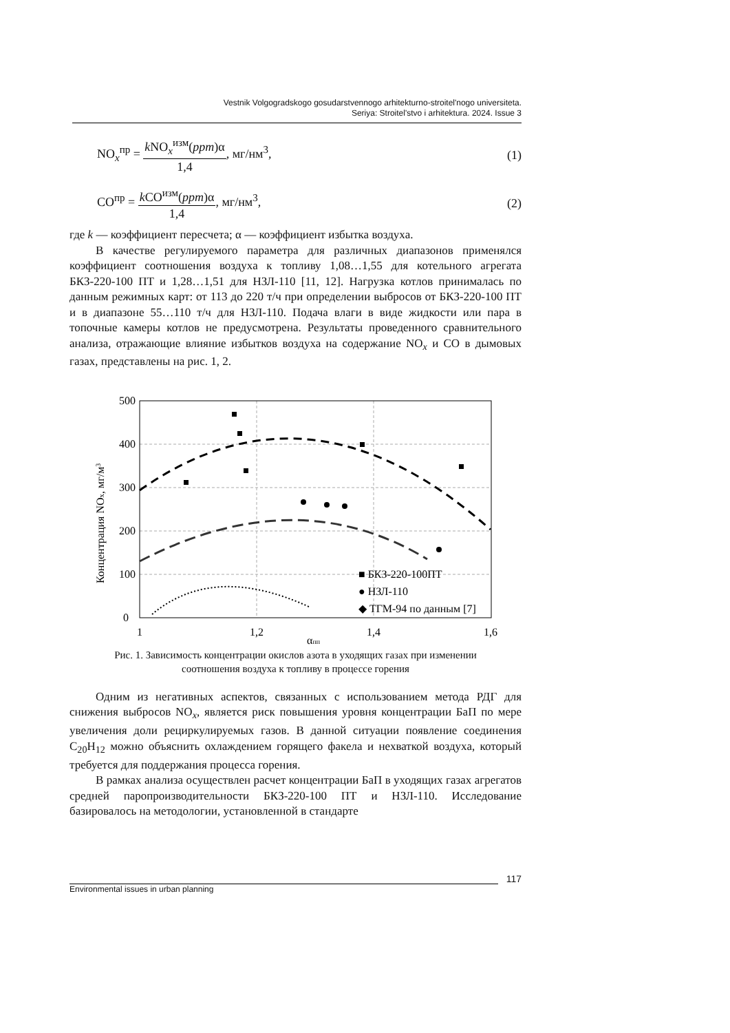Vestnik Volgogradskogo gosudarstvennogo arhitekturno-stroitel'nogo universiteta.
Seriya: Stroitel'stvo i arhitektura. 2024. Issue 3
NO<sub>x</sub><sup>пр</sup> = k NO<sub>x</sub><sup>изм</sup>(ppm)α 1,4, мг/нм<sup>3</sup>,
(1)
CO<sup>пр</sup> = k CO<sup>изм</sup>(ppm)α 1,4, мг/нм<sup>3</sup>,
(2)
где k — коэффициент пересчета; α — коэффициент избытка воздуха.
В качестве регулируемого параметра для различных диапазонов применялся коэффициент соотношения воздуха к топливу 1,08…1,55 для котельного агрегата БКЗ-220-100 ПТ и 1,28…1,51 для НЗЛ-110 [11, 12]. Нагрузка котлов принималась по данным режимных карт: от 113 до 220 т/ч при определении выбросов от БКЗ-220-100 ПТ и в диапазоне 55…110 т/ч для НЗЛ-110. Подача влаги в виде жидкости или пара в топочные камеры котлов не предусмотрена. Результаты проведенного сравнительного анализа, отражающие влияние избытков воздуха на содержание NO<sub>x</sub> и CO в дымовых газах, представлены на рис. 1, 2.
500
400
300
200
100
0
1
1,2
1,4
1,6
αпп
Концентрация NOx, мг/м3
■ БКЗ-220-100ПТ
● НЗЛ-110
◆ ТГМ-94 по данным [7]
Рис. 1. Зависимость концентрации окислов азота в уходящих газах при изменении
соотношения воздуха к топливу в процессе горения
Одним из негативных аспектов, связанных с использованием метода РДГ для снижения выбросов NO<sub>x</sub>, является риск повышения уровня концентрации БаП по мере увеличения доли рециркулируемых газов. В данной ситуации появление соединения C<sub>20</sub>H<sub>12</sub> можно объяснить охлаждением горящего факела и нехваткой воздуха, который требуется для поддержания процесса горения.
В рамках анализа осуществлен расчет концентрации БаП в уходящих газах агрегатов средней паропроизводительности БКЗ-220-100 ПТ и НЗЛ-110. Исследование базировалось на методологии, установленной в стандарте
117
Environmental issues in urban planning